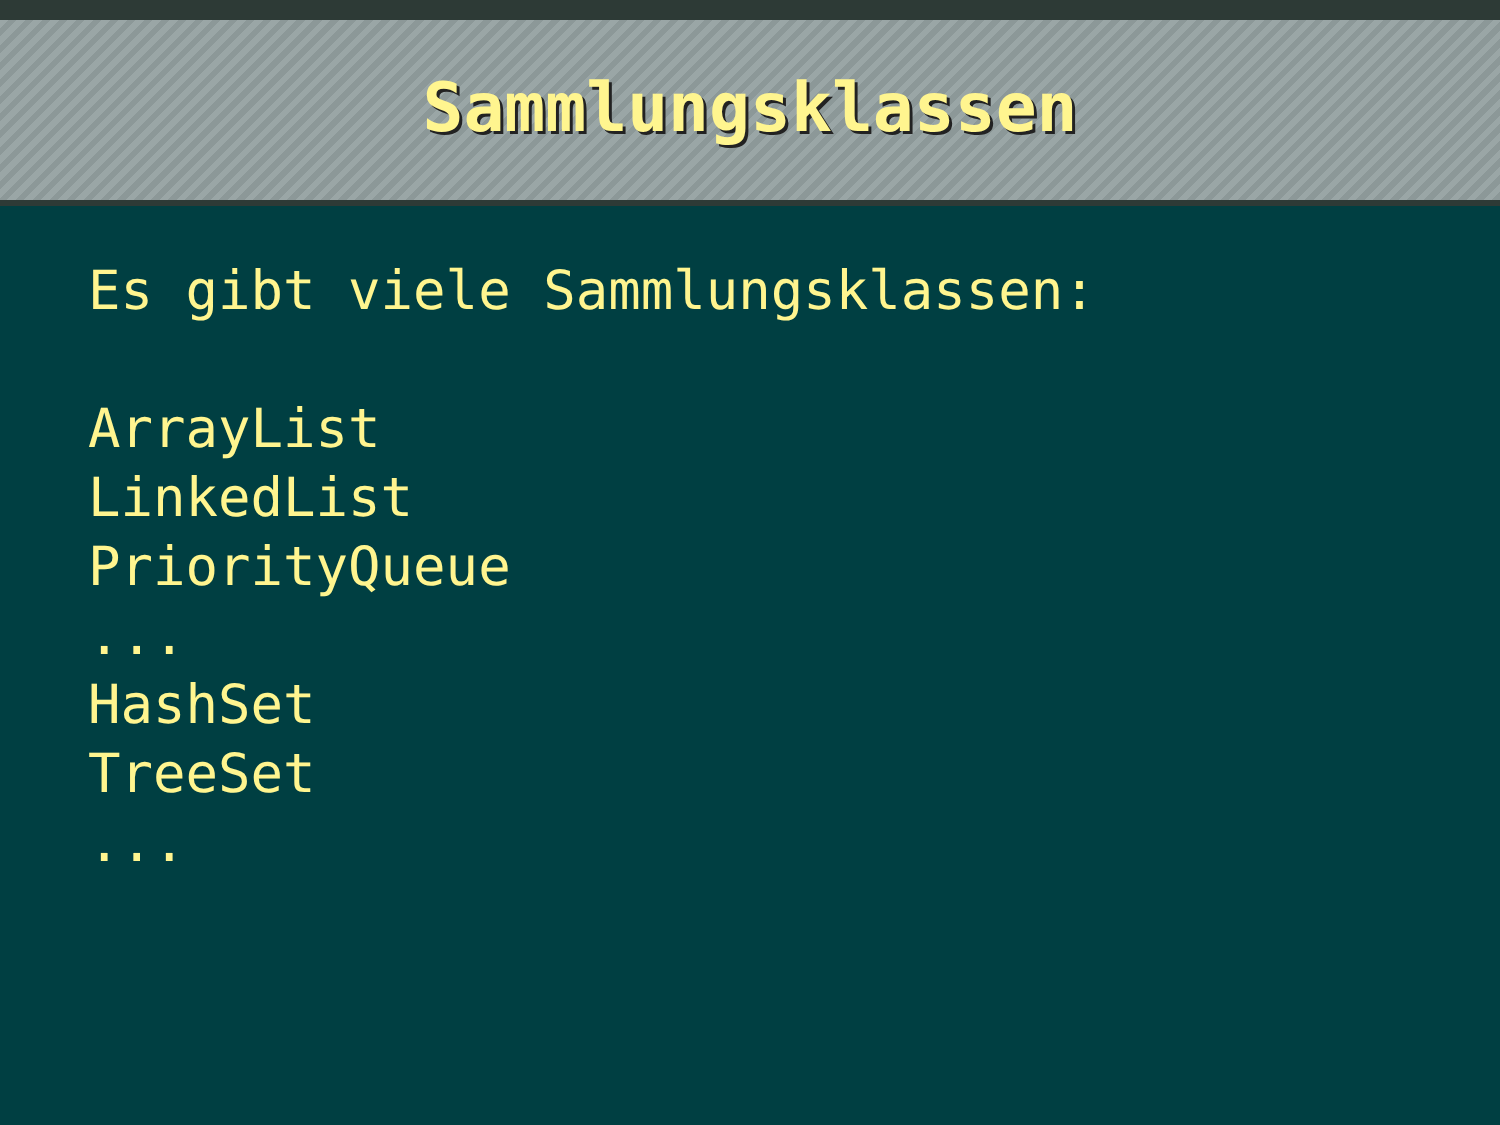Sammlungsklassen
Es gibt viele Sammlungsklassen:
ArrayList
LinkedList
PriorityQueue
...
HashSet
TreeSet
...